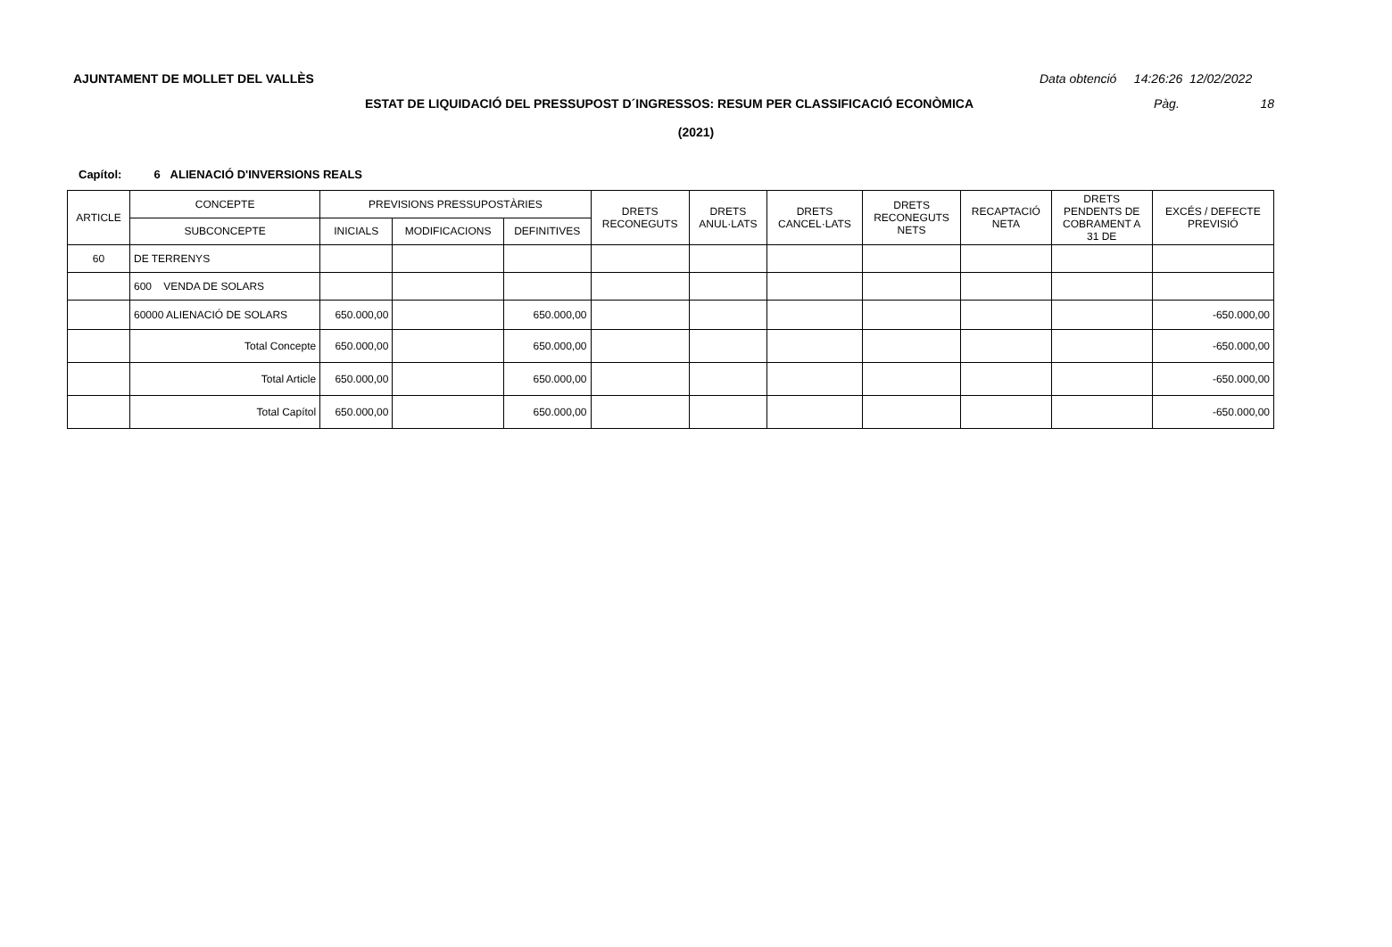AJUNTAMENT DE MOLLET DEL VALLÈS
Data obtenció 14:26:26 12/02/2022
ESTAT DE LIQUIDACIÓ DEL PRESSUPOST D´INGRESSOS: RESUM PER CLASSIFICACIÓ ECONÒMICA Pàg. 18
(2021)
Capítol: 6 ALIENACIÓ D'INVERSIONS REALS
| ARTICLE | CONCEPTE | PREVISIONS PRESSUPOSTÀRIES | | | DRETS RECONEGUTS | DRETS ANUL·LATS | DRETS CANCEL·LATS | DRETS RECONEGUTS NETS | RECAPTACIÓ NETA | DRETS PENDENTS DE COBRAMENT A 31 DE | EXCÉS / DEFECTE PREVISIÓ |
| --- | --- | --- | --- | --- | --- | --- | --- | --- | --- | --- | --- |
| | SUBCONCEPTE | INICIALS | MODIFICACIONS | DEFINITIVES | | | | | | | |
| 60 | DE TERRENYS | | | | | | | | | | |
| | 600 VENDA DE SOLARS | | | | | | | | | | |
| | 60000 ALIENACIÓ DE SOLARS | 650.000,00 | | 650.000,00 | | | | | | | -650.000,00 |
| | Total Concepte | 650.000,00 | | 650.000,00 | | | | | | | -650.000,00 |
| | Total Article | 650.000,00 | | 650.000,00 | | | | | | | -650.000,00 |
| | Total Capítol | 650.000,00 | | 650.000,00 | | | | | | | -650.000,00 |